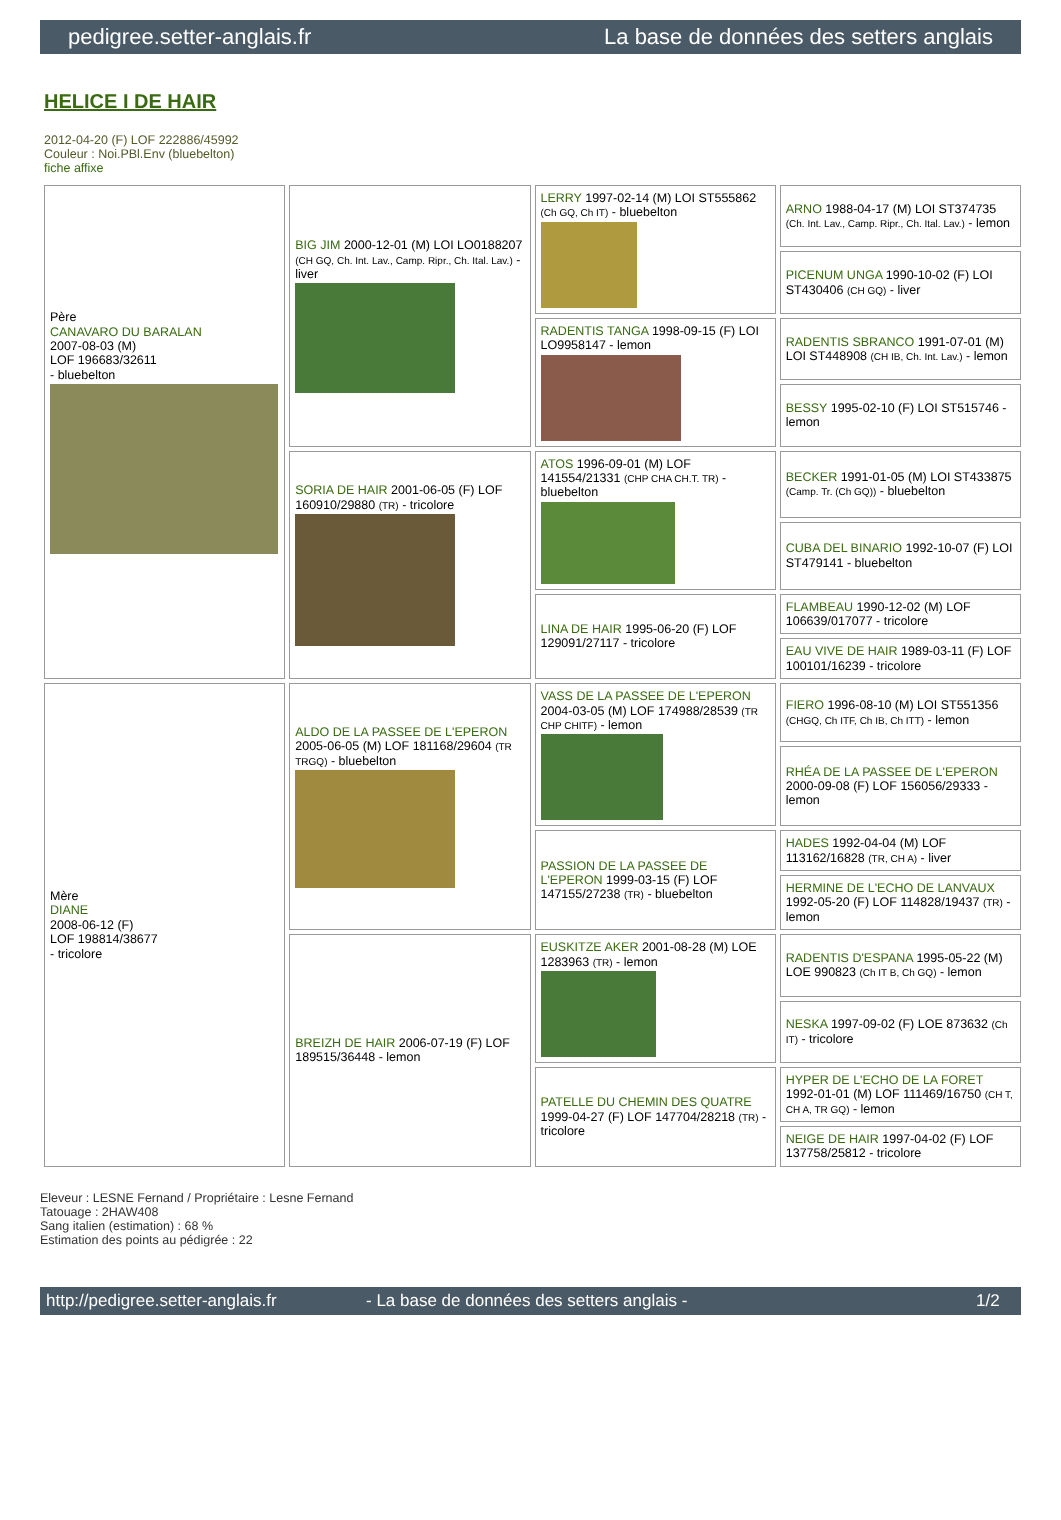pedigree.setter-anglais.fr La base de données des setters anglais
HELICE I DE HAIR
2012-04-20 (F) LOF 222886/45992
Couleur : Noi.PBl.Env (bluebelton)
fiche affixe
| Père CANAVARO DU BARALAN 2007-08-03 (M) LOF 196683/32611 - bluebelton | BIG JIM 2000-12-01 (M) LOI LO0188207 (CH GQ, Ch. Int. Lav., Camp. Ripr., Ch. Ital. Lav.) - liver | LERRY 1997-02-14 (M) LOI ST555862 (Ch GQ, Ch IT) - bluebelton | ARNO 1988-04-17 (M) LOI ST374735 (Ch. Int. Lav., Camp. Ripr., Ch. Ital. Lav.) - lemon |
| | | | PICENUM UNGA 1990-10-02 (F) LOI ST430406 (CH GQ) - liver |
| | | RADENTIS TANGA 1998-09-15 (F) LOI LO9958147 - lemon | RADENTIS SBRANCO 1991-07-01 (M) LOI ST448908 (CH IB, Ch. Int. Lav.) - lemon |
| | | | BESSY 1995-02-10 (F) LOI ST515746 - lemon |
| | SORIA DE HAIR 2001-06-05 (F) LOF 160910/29880 (TR) - tricolore | ATOS 1996-09-01 (M) LOF 141554/21331 (CHP CHA CH.T. TR) - bluebelton | BECKER 1991-01-05 (M) LOI ST433875 (Camp. Tr. (Ch GQ)) - bluebelton |
| | | | CUBA DEL BINARIO 1992-10-07 (F) LOI ST479141 - bluebelton |
| | | LINA DE HAIR 1995-06-20 (F) LOF 129091/27117 - tricolore | FLAMBEAU 1990-12-02 (M) LOF 106639/017077 - tricolore |
| | | | EAU VIVE DE HAIR 1989-03-11 (F) LOF 100101/16239 - tricolore |
| Mère DIANE 2008-06-12 (F) LOF 198814/38677 - tricolore | ALDO DE LA PASSEE DE L'EPERON 2005-06-05 (M) LOF 181168/29604 (TR TRGQ) - bluebelton | VASS DE LA PASSEE DE L'EPERON 2004-03-05 (M) LOF 174988/28539 (TR CHP CHITF) - lemon | FIERO 1996-08-10 (M) LOI ST551356 (CHGQ, Ch ITF, Ch IB, Ch ITT) - lemon |
| | | | RHÉA DE LA PASSEE DE L'EPERON 2000-09-08 (F) LOF 156056/29333 - lemon |
| | | PASSION DE LA PASSEE DE L'EPERON 1999-03-15 (F) LOF 147155/27238 (TR) - bluebelton | HADES 1992-04-04 (M) LOF 113162/16828 (TR, CH A) - liver |
| | | | HERMINE DE L'ECHO DE LANVAUX 1992-05-20 (F) LOF 114828/19437 (TR) - lemon |
| | BREIZH DE HAIR 2006-07-19 (F) LOF 189515/36448 - lemon | EUSKITZE AKER 2001-08-28 (M) LOE 1283963 (TR) - lemon | RADENTIS D'ESPANA 1995-05-22 (M) LOE 990823 (Ch IT B, Ch GQ) - lemon |
| | | | NESKA 1997-09-02 (F) LOE 873632 (Ch IT) - tricolore |
| | | PATELLE DU CHEMIN DES QUATRE 1999-04-27 (F) LOF 147704/28218 (TR) - tricolore | HYPER DE L'ECHO DE LA FORET 1992-01-01 (M) LOF 111469/16750 (CH T, CH A, TR GQ) - lemon |
| | | | NEIGE DE HAIR 1997-04-02 (F) LOF 137758/25812 - tricolore |
Eleveur : LESNE Fernand / Propriétaire : Lesne Fernand
Tatouage : 2HAW408
Sang italien (estimation) : 68 %
Estimation des points au pédigrée : 22
http://pedigree.setter-anglais.fr - La base de données des setters anglais - 1/2